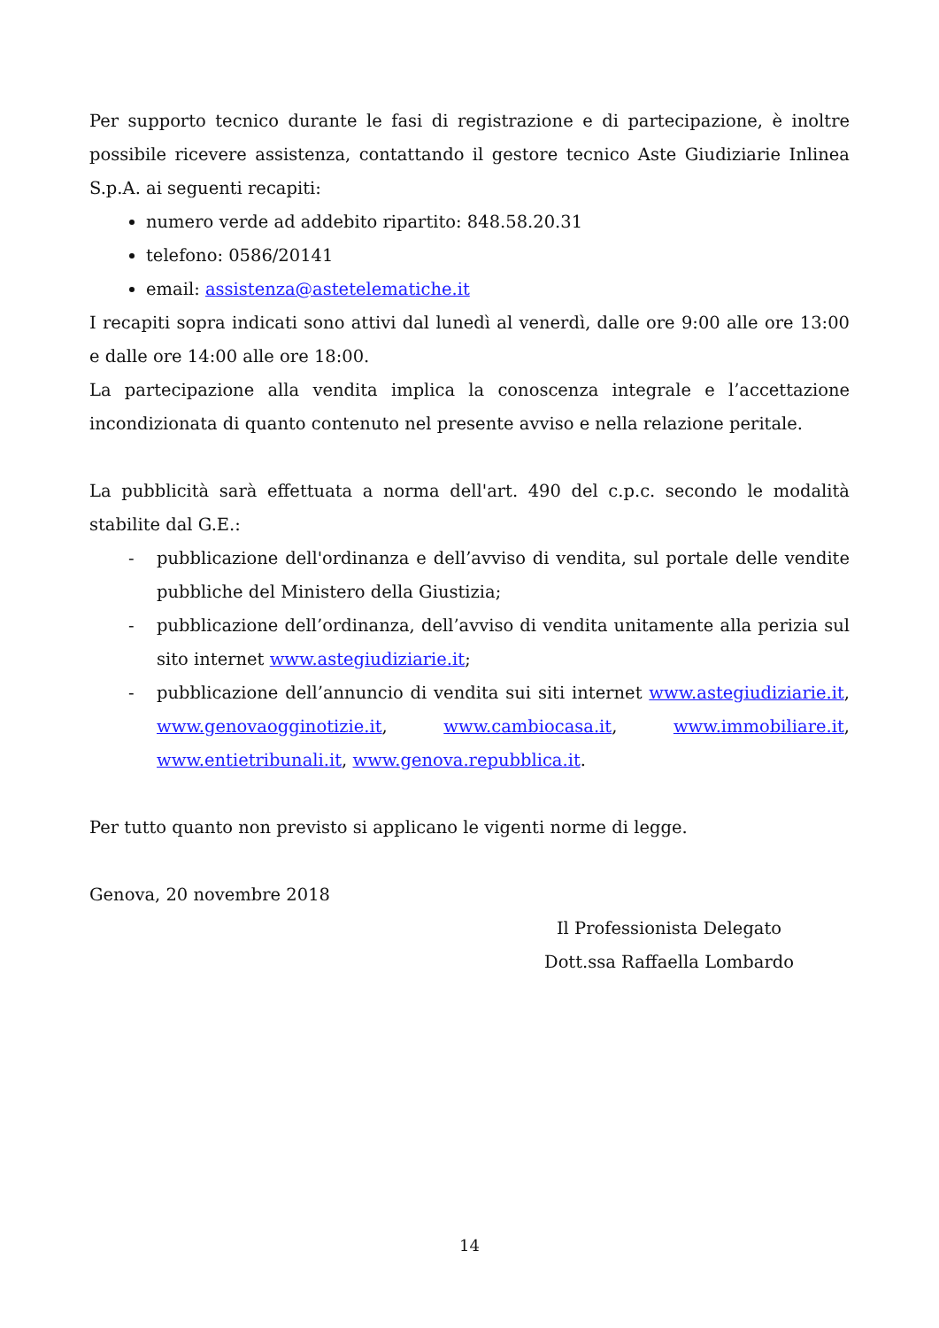Per supporto tecnico durante le fasi di registrazione e di partecipazione, è inoltre possibile ricevere assistenza, contattando il gestore tecnico Aste Giudiziarie Inlinea S.p.A. ai seguenti recapiti:
numero verde ad addebito ripartito: 848.58.20.31
telefono: 0586/20141
email: assistenza@astetelematiche.it
I recapiti sopra indicati sono attivi dal lunedì al venerdì, dalle ore 9:00 alle ore 13:00 e dalle ore 14:00 alle ore 18:00.
La partecipazione alla vendita implica la conoscenza integrale e l’accettazione incondizionata di quanto contenuto nel presente avviso e nella relazione peritale.
La pubblicità sarà effettuata a norma dell'art. 490 del c.p.c. secondo le modalità stabilite dal G.E.:
- pubblicazione dell'ordinanza e dell’avviso di vendita, sul portale delle vendite pubbliche del Ministero della Giustizia;
- pubblicazione dell’ordinanza, dell’avviso di vendita unitamente alla perizia sul sito internet www.astegiudiziarie.it;
- pubblicazione dell’annuncio di vendita sui siti internet www.astegiudiziarie.it, www.genovaogginotizie.it, www.cambiocasa.it, www.immobiliare.it, www.entietribunali.it, www.genova.repubblica.it.
Per tutto quanto non previsto si applicano le vigenti norme di legge.
Genova, 20 novembre 2018
Il Professionista Delegato
Dott.ssa Raffaella Lombardo
14